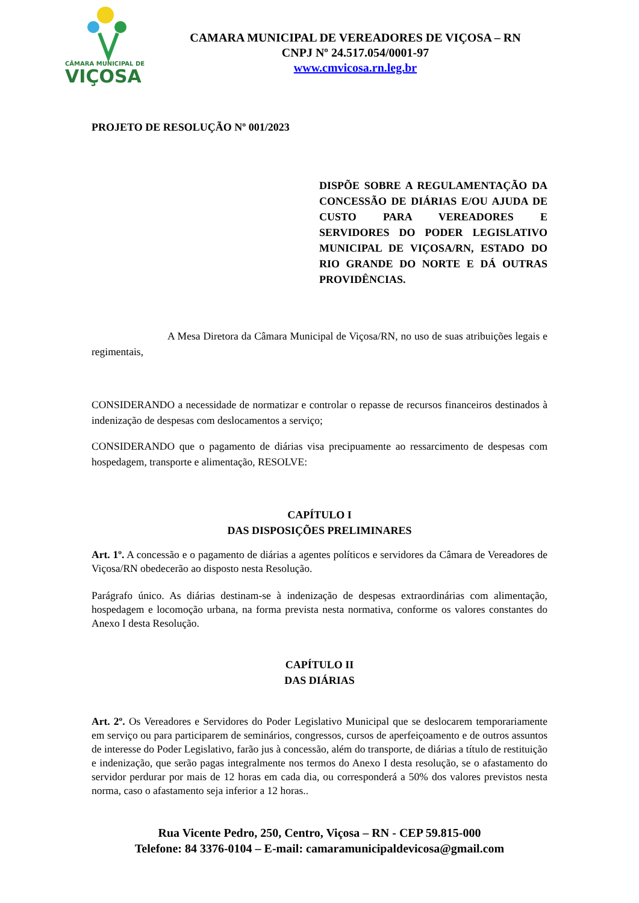CÂMARA MUNICIPAL DE
VIÇOSA
CAMARA MUNICIPAL DE VEREADORES DE VIÇOSA – RN
CNPJ Nº 24.517.054/0001-97
www.cmvicosa.rn.leg.br
PROJETO DE RESOLUÇÃO Nº 001/2023
DISPÕE SOBRE A REGULAMENTAÇÃO DA CONCESSÃO DE DIÁRIAS E/OU AJUDA DE CUSTO PARA VEREADORES E SERVIDORES DO PODER LEGISLATIVO MUNICIPAL DE VIÇOSA/RN, ESTADO DO RIO GRANDE DO NORTE E DÁ OUTRAS PROVIDÊNCIAS.
A Mesa Diretora da Câmara Municipal de Viçosa/RN, no uso de suas atribuições legais e regimentais,
CONSIDERANDO a necessidade de normatizar e controlar o repasse de recursos financeiros destinados à indenização de despesas com deslocamentos a serviço;
CONSIDERANDO que o pagamento de diárias visa precipuamente ao ressarcimento de despesas com hospedagem, transporte e alimentação, RESOLVE:
CAPÍTULO I
DAS DISPOSIÇÕES PRELIMINARES
Art. 1º. A concessão e o pagamento de diárias a agentes políticos e servidores da Câmara de Vereadores de Viçosa/RN obedecerão ao disposto nesta Resolução.
Parágrafo único. As diárias destinam-se à indenização de despesas extraordinárias com alimentação, hospedagem e locomoção urbana, na forma prevista nesta normativa, conforme os valores constantes do Anexo I desta Resolução.
CAPÍTULO II
DAS DIÁRIAS
Art. 2º. Os Vereadores e Servidores do Poder Legislativo Municipal que se deslocarem temporariamente em serviço ou para participarem de seminários, congressos, cursos de aperfeiçoamento e de outros assuntos de interesse do Poder Legislativo, farão jus à concessão, além do transporte, de diárias a título de restituição e indenização, que serão pagas integralmente nos termos do Anexo I desta resolução, se o afastamento do servidor perdurar por mais de 12 horas em cada dia, ou corresponderá a 50% dos valores previstos nesta norma, caso o afastamento seja inferior a 12 horas..
Rua Vicente Pedro, 250, Centro, Viçosa – RN - CEP 59.815-000
Telefone: 84 3376-0104 – E-mail: camaramunicipaldevicosa@gmail.com